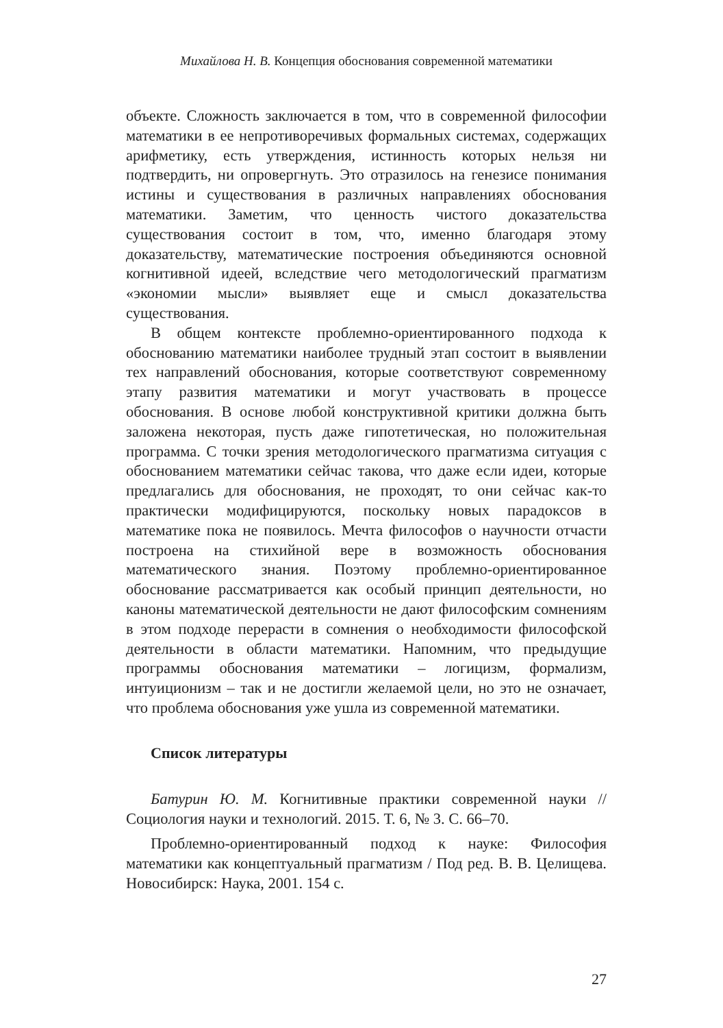Михайлова Н. В. Концепция обоснования современной математики
объекте. Сложность заключается в том, что в современной философии математики в ее непротиворечивых формальных системах, содержащих арифметику, есть утверждения, истинность которых нельзя ни подтвердить, ни опровергнуть. Это отразилось на генезисе понимания истины и существования в различных направлениях обоснования математики. Заметим, что ценность чистого доказательства существования состоит в том, что, именно благодаря этому доказательству, математические построения объединяются основной когнитивной идеей, вследствие чего методологический прагматизм «экономии мысли» выявляет еще и смысл доказательства существования.
В общем контексте проблемно-ориентированного подхода к обоснованию математики наиболее трудный этап состоит в выявлении тех направлений обоснования, которые соответствуют современному этапу развития математики и могут участвовать в процессе обоснования. В основе любой конструктивной критики должна быть заложена некоторая, пусть даже гипотетическая, но положительная программа. С точки зрения методологического прагматизма ситуация с обоснованием математики сейчас такова, что даже если идеи, которые предлагались для обоснования, не проходят, то они сейчас как-то практически модифицируются, поскольку новых парадоксов в математике пока не появилось. Мечта философов о научности отчасти построена на стихийной вере в возможность обоснования математического знания. Поэтому проблемно-ориентированное обоснование рассматривается как особый принцип деятельности, но каноны математической деятельности не дают философским сомнениям в этом подходе перерасти в сомнения о необходимости философской деятельности в области математики. Напомним, что предыдущие программы обоснования математики – логицизм, формализм, интуиционизм – так и не достигли желаемой цели, но это не означает, что проблема обоснования уже ушла из современной математики.
Список литературы
Батурин Ю. М. Когнитивные практики современной науки // Социология науки и технологий. 2015. Т. 6, № 3. С. 66–70.
Проблемно-ориентированный подход к науке: Философия математики как концептуальный прагматизм / Под ред. В. В. Целищева. Новосибирск: Наука, 2001. 154 с.
27